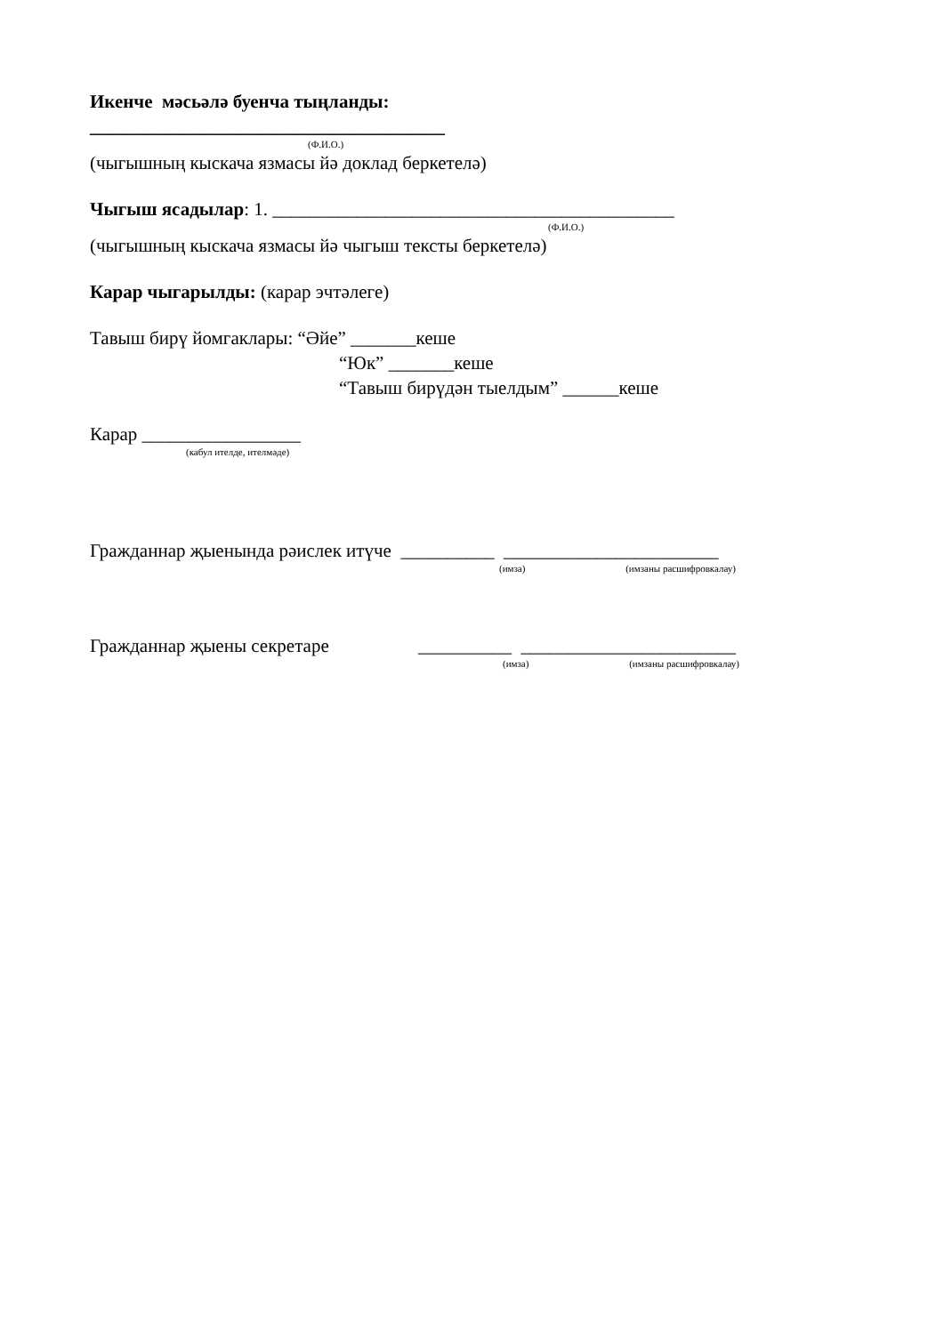Икенче мәсьәлә буенча тыңланды:
______________________________________
(Ф.И.О.)
(чыгышның кыскача язмасы йә доклад беркетелә)
Чыгыш ясадылар: 1. ___________________________________________
(Ф.И.О.)
(чыгышның кыскача язмасы йә чыгыш тексты беркетелә)
Карар чыгарылды: (карар эчтәлеге)
Тавыш бирү йомгаклары: “Әйе” _______кеше
“Юк” _______кеше
“Тавыш бирүдән тыелдым” ______кеше
Карар _________________
(кабул ителде, ителмәде)
Гражданнар җыенында рәислек итүче __________ _______________________
(имза) (имзаны расшифровкалау)
Гражданнар җыены секретаре __________ _______________________
(имза) (имзаны расшифровкалау)